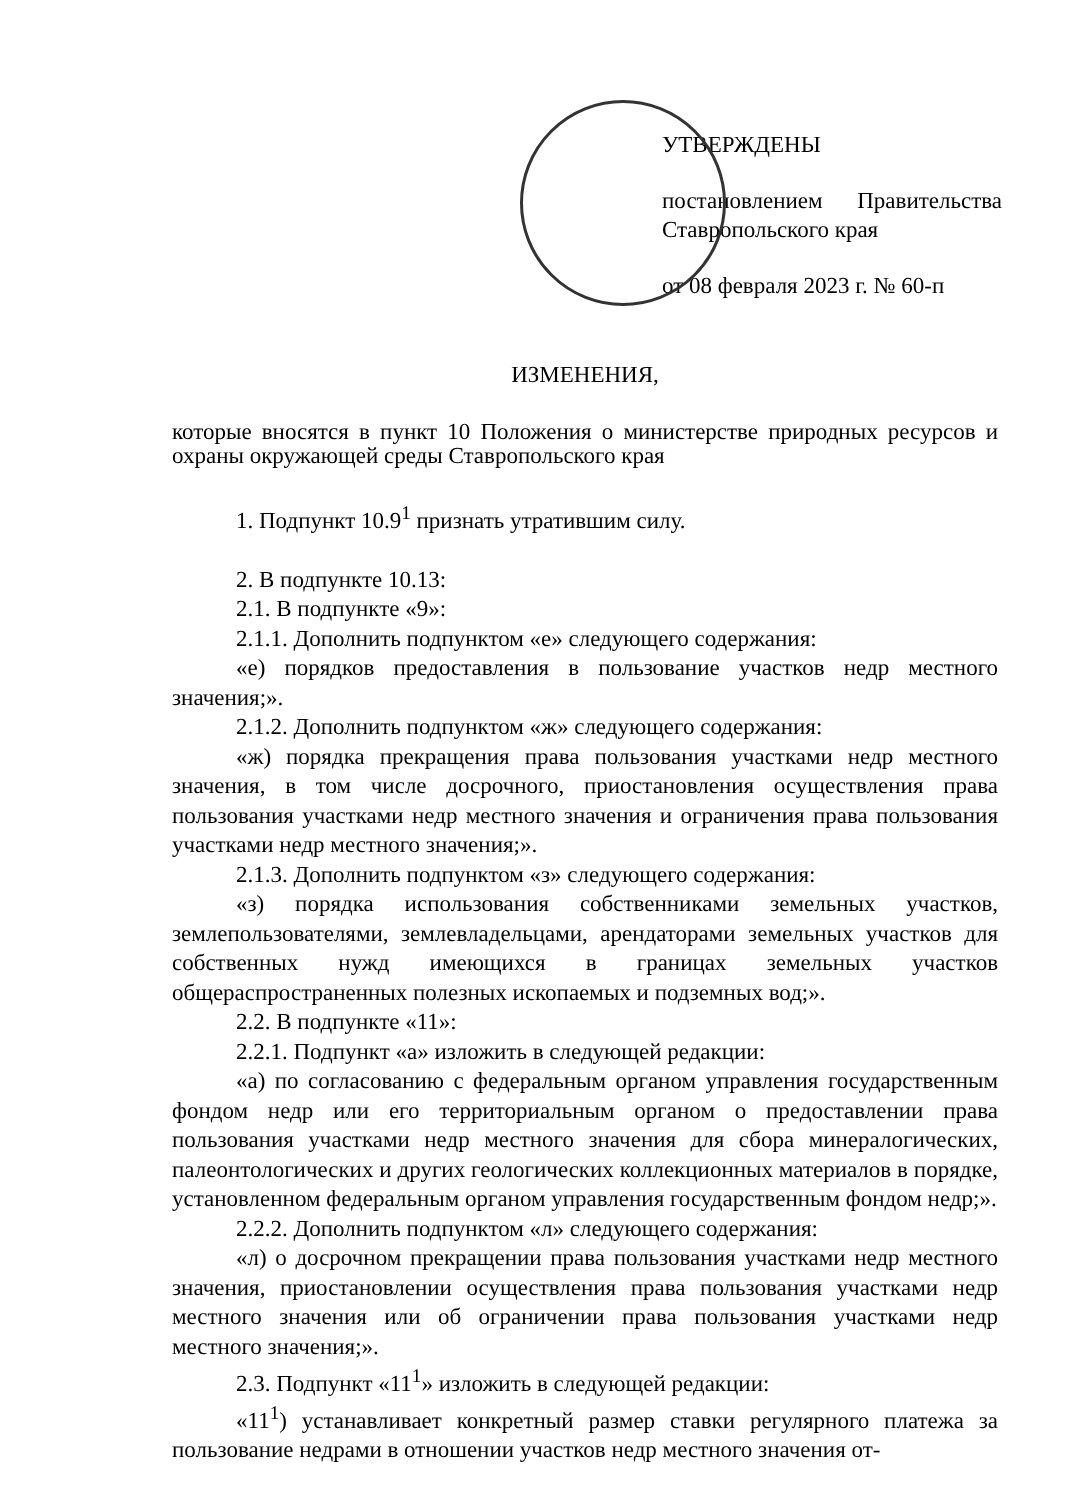УТВЕРЖДЕНЫ
постановлением Правительства Ставропольского края
от 08 февраля 2023 г. № 60-п
ИЗМЕНЕНИЯ,
которые вносятся в пункт 10 Положения о министерстве природных ресурсов и охраны окружающей среды Ставропольского края
1. Подпункт 10.9<sup>1</sup> признать утратившим силу.
2. В подпункте 10.13:
2.1. В подпункте «9»:
2.1.1. Дополнить подпунктом «е» следующего содержания:
«е) порядков предоставления в пользование участков недр местного значения;».
2.1.2. Дополнить подпунктом «ж» следующего содержания:
«ж) порядка прекращения права пользования участками недр местного значения, в том числе досрочного, приостановления осуществления права пользования участками недр местного значения и ограничения права пользования участками недр местного значения;».
2.1.3. Дополнить подпунктом «з» следующего содержания:
«з) порядка использования собственниками земельных участков, землепользователями, землевладельцами, арендаторами земельных участков для собственных нужд имеющихся в границах земельных участков общераспространенных полезных ископаемых и подземных вод;».
2.2. В подпункте «11»:
2.2.1. Подпункт «а» изложить в следующей редакции:
«а) по согласованию с федеральным органом управления государственным фондом недр или его территориальным органом о предоставлении права пользования участками недр местного значения для сбора минералогических, палеонтологических и других геологических коллекционных материалов в порядке, установленном федеральным органом управления государственным фондом недр;».
2.2.2. Дополнить подпунктом «л» следующего содержания:
«л) о досрочном прекращении права пользования участками недр местного значения, приостановлении осуществления права пользования участками недр местного значения или об ограничении права пользования участками недр местного значения;».
2.3. Подпункт «11<sup>1</sup>» изложить в следующей редакции:
«11<sup>1</sup>) устанавливает конкретный размер ставки регулярного платежа за пользование недрами в отношении участков недр местного значения от-